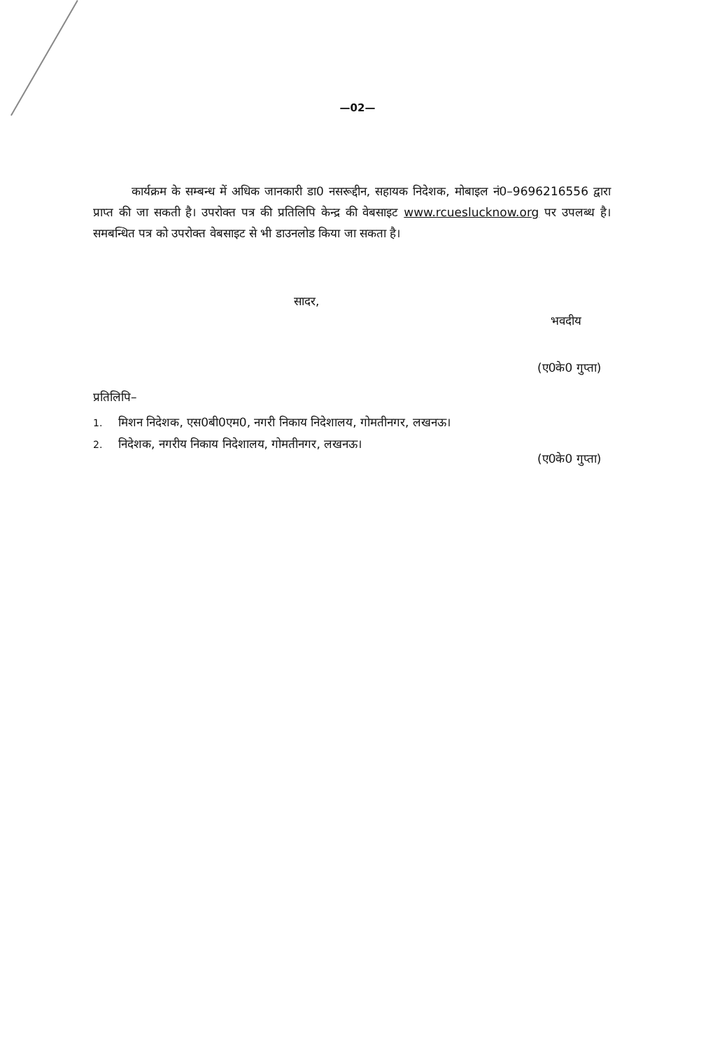—02—
कार्यक्रम के सम्बन्ध में अधिक जानकारी डा0 नसरूद्दीन, सहायक निदेशक, मोबाइल नं0–9696216556 द्वारा प्राप्त की जा सकती है। उपरोक्त पत्र की प्रतिलिपि केन्द्र की वेबसाइट www.rcueslucknow.org पर उपलब्ध है। समबन्धित पत्र को उपरोक्त वेबसाइट से भी डाउनलोड किया जा सकता है।
सादर,
भवदीय
(ए0के0 गुप्ता)
प्रतिलिपि–
1. मिशन निदेशक, एस0बी0एम0, नगरी निकाय निदेशालय, गोमतीनगर, लखनऊ।
2. निदेशक, नगरीय निकाय निदेशालय, गोमतीनगर, लखनऊ।
(ए0के0 गुप्ता)